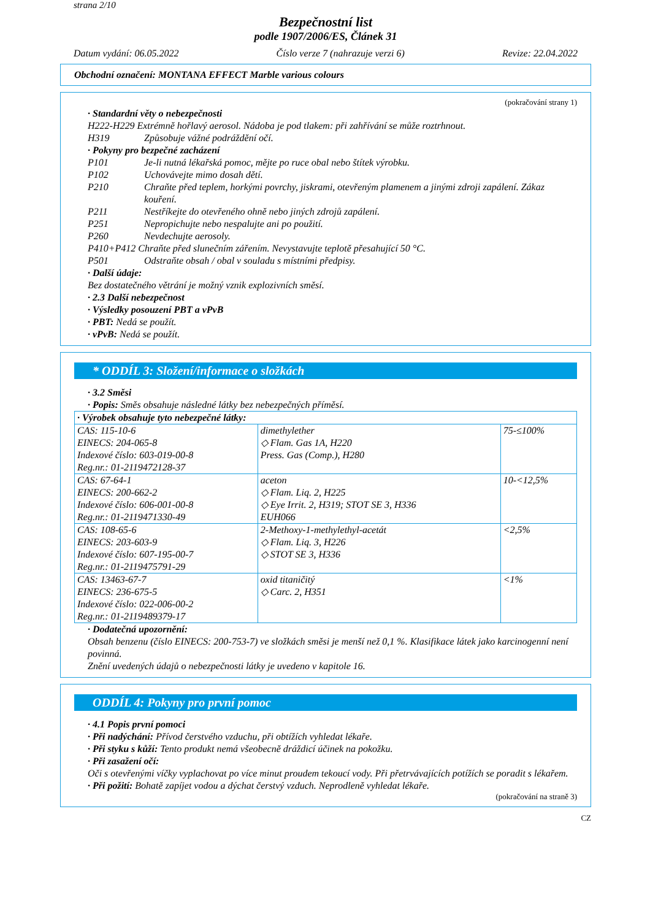strana 2/10
Bezpečnostní list
podle 1907/2006/ES, Článek 31
Datum vydání: 06.05.2022 Číslo verze 7 (nahrazuje verzi 6) Revize: 22.04.2022
Obchodní označení: MONTANA EFFECT Marble various colours
(pokračování strany 1)
· Standardní věty o nebezpečnosti
H222-H229 Extrémně hořlavý aerosol. Nádoba je pod tlakem: při zahřívání se může roztrhnout.
H319 Způsobuje vážné podráždění očí.
· Pokyny pro bezpečné zacházení
P101 Je-li nutná lékařská pomoc, mějte po ruce obal nebo štítek výrobku.
P102 Uchovávejte mimo dosah dětí.
P210 Chraňte před teplem, horkými povrchy, jiskrami, otevřeným plamenem a jinými zdroji zapálení. Zákaz kouření.
P211 Nestříkejte do otevřeného ohně nebo jiných zdrojů zapálení.
P251 Nepropichujte nebo nespalujte ani po použití.
P260 Nevdechujte aerosoly.
P410+P412 Chraňte před slunečním zářením. Nevystavujte teplotě přesahující 50 °C.
P501 Odstraňte obsah / obal v souladu s místními předpisy.
· Další údaje:
Bez dostatečného větrání je možný vznik explozivních směsí.
· 2.3 Další nebezpečnost
· Výsledky posouzení PBT a vPvB
· PBT: Nedá se použít.
· vPvB: Nedá se použít.
* ODDÍL 3: Složení/informace o složkách
· 3.2 Směsi
· Popis: Směs obsahuje následné látky bez nebezpečných příměsí.
| · Výrobek obsahuje tyto nebezpečné látky: | | |
| CAS: 115-10-6 EINECS: 204-065-8 Indexové číslo: 603-019-00-8 Reg.nr.: 01-2119472128-37 | dimethylether ◇ Flam. Gas 1A, H220 Press. Gas (Comp.), H280 | 75-≤100% |
| CAS: 67-64-1 EINECS: 200-662-2 Indexové číslo: 606-001-00-8 Reg.nr.: 01-2119471330-49 | aceton ◇ Flam. Liq. 2, H225 ◇ Eye Irrit. 2, H319; STOT SE 3, H336 EUH066 | 10-<12,5% |
| CAS: 108-65-6 EINECS: 203-603-9 Indexové číslo: 607-195-00-7 Reg.nr.: 01-2119475791-29 | 2-Methoxy-1-methylethyl-acetát ◇ Flam. Liq. 3, H226 ◇ STOT SE 3, H336 | <2,5% |
| CAS: 13463-67-7 EINECS: 236-675-5 Indexové číslo: 022-006-00-2 Reg.nr.: 01-2119489379-17 | oxid titaničitý ◇ Carc. 2, H351 | <1% |
· Dodatečná upozornění:
Obsah benzenu (číslo EINECS: 200-753-7) ve složkách směsi je menší než 0,1 %. Klasifikace látek jako karcinogenní není povinná.
Znění uvedených údajů o nebezpečnosti látky je uvedeno v kapitole 16.
ODDÍL 4: Pokyny pro první pomoc
· 4.1 Popis první pomoci
· Při nadýchání: Přívod čerstvého vzduchu, při obtížích vyhledat lékaře.
· Při styku s kůží: Tento produkt nemá všeobecně dráždicí účinek na pokožku.
· Při zasažení očí:
Oči s otevřenými víčky vyplachovat po více minut proudem tekoucí vody. Při přetrvávajících potížích se poradit s lékařem.
· Při požití: Bohatě zapíjet vodou a dýchat čerstvý vzduch. Neprodleně vyhledat lékaře.
(pokračování na straně 3)
CZ